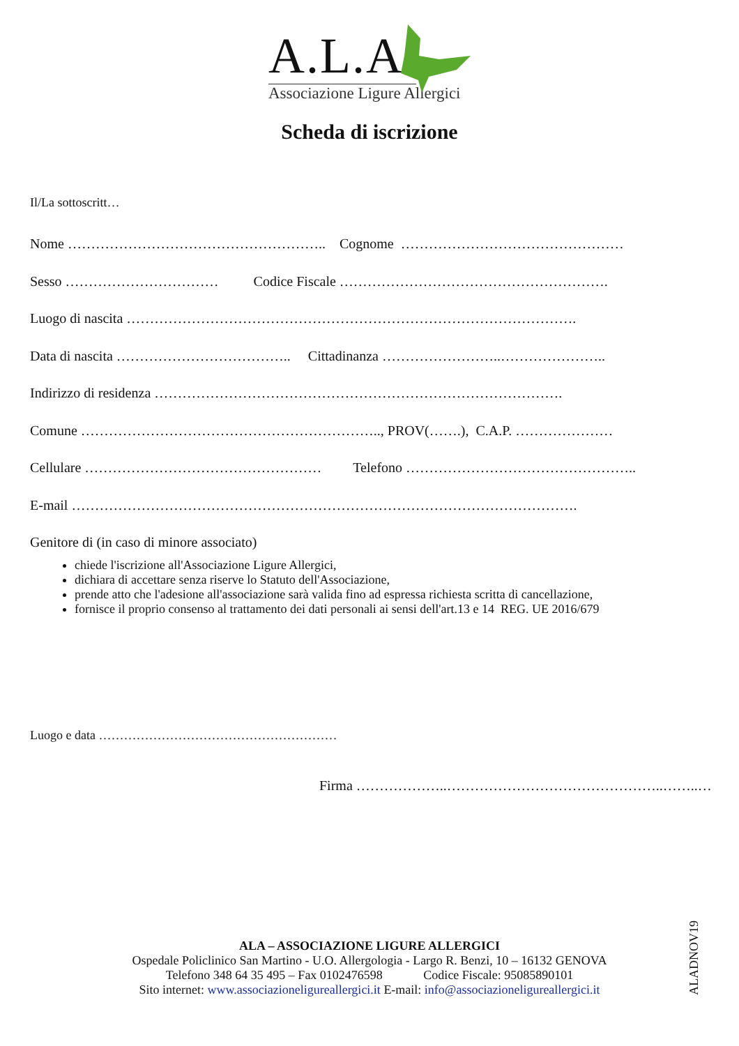A.L.A.
Associazione Ligure Allergici
Scheda di iscrizione
Il/La sottoscritt…
Nome ……………………………………………….. Cognome …………………………………………
Sesso …………………………… Codice Fiscale ………………………………………………….
Luogo di nascita …………………………………………………………………………………….
Data di nascita ……………………………….. Cittadinanza ……………………..…………………..
Indirizzo di residenza …………………………………………………………………………….
Comune ……………………………………………………….., PROV(…….), C.A.P. …………………
Cellulare …………………………………………… Telefono …………………………………………..
E-mail ……………………………………………………………………………………………….
Genitore di (in caso di minore associato)
chiede l'iscrizione all'Associazione Ligure Allergici,
dichiara di accettare senza riserve lo Statuto dell'Associazione,
prende atto che l'adesione all'associazione sarà valida fino ad espressa richiesta scritta di cancellazione,
fornisce il proprio consenso al trattamento dei dati personali ai sensi dell'art.13 e 14 REG. UE 2016/679
Luogo e data …………………………………………………
Firma ………………..………………………………………..……..…
ALA – ASSOCIAZIONE LIGURE ALLERGICI
Ospedale Policlinico San Martino - U.O. Allergologia - Largo R. Benzi, 10 – 16132 GENOVA
Telefono 348 64 35 495 – Fax 0102476598 Codice Fiscale: 95085890101
Sito internet: www.associazioneligureallergici.it E-mail: info@associazioneligureallergici.it
ALADNOV19